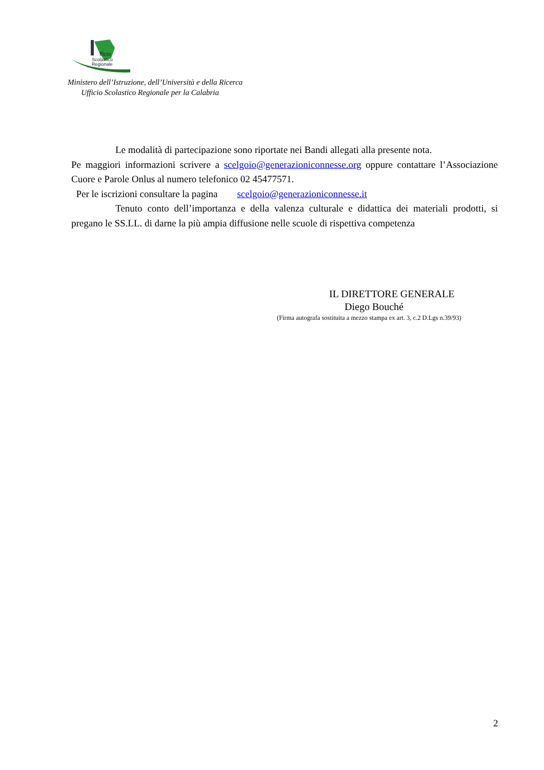fficio
Scolastico
Regionale
Ministero dell’Istruzione, dell’Università e della Ricerca
Ufficio Scolastico Regionale per la Calabria
Le modalità di partecipazione sono riportate nei Bandi allegati alla presente nota.
Pe maggiori informazioni scrivere a scelgoio@generazioniconnesse.org oppure contattare l’Associazione Cuore e Parole Onlus al numero telefonico 02 45477571.
Per le iscrizioni consultare la pagina scelgoio@generazioniconnesse.it
Tenuto conto dell’importanza e della valenza culturale e didattica dei materiali prodotti, si pregano le SS.LL. di darne la più ampia diffusione nelle scuole di rispettiva competenza
IL DIRETTORE GENERALE
Diego Bouché
(Firma autografa sostituita a mezzo stampa ex art. 3, c.2 D.Lgs n.39/93)
2